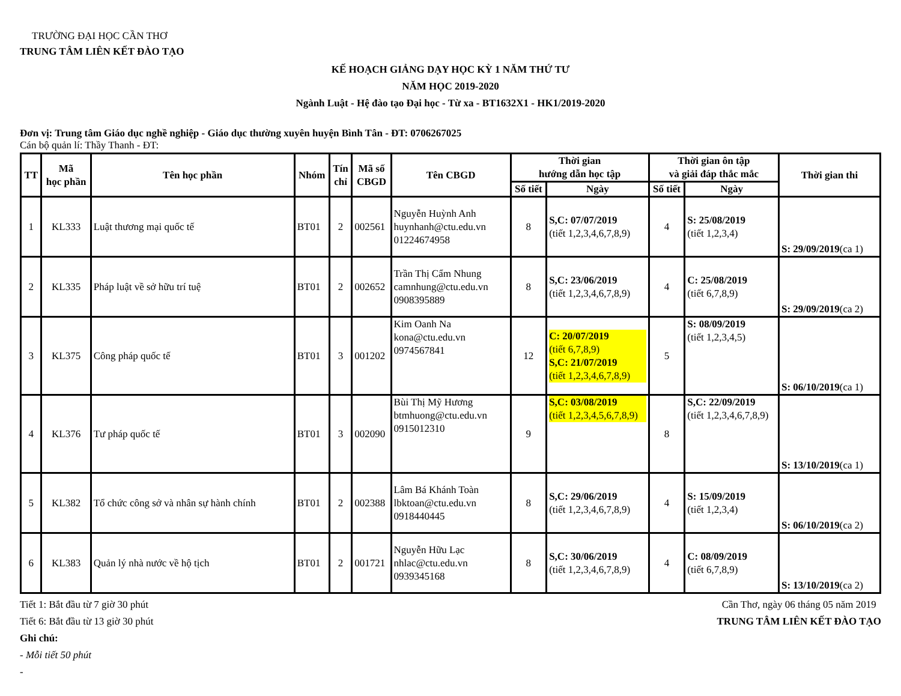TRƯỜNG ĐẠI HỌC CẦN THƠ
TRUNG TÂM LIÊN KẾT ĐÀO TẠO
KẾ HOẠCH GIẢNG DẠY HỌC KỲ 1 NĂM THỨ TƯ
NĂM HỌC 2019-2020
Ngành Luật - Hệ đào tạo Đại học - Từ xa - BT1632X1 - HK1/2019-2020
Đơn vị: Trung tâm Giáo dục nghề nghiệp - Giáo dục thường xuyên huyện Bình Tân - ĐT: 0706267025
Cán bộ quản lí: Thầy Thanh - ĐT:
| TT | Mã học phần | Tên học phần | Nhóm | Tín chỉ | Mã số CBGD | Tên CBGD | Thời gian hướng dẫn học tập | | Thời gian ôn tập và giải đáp thắc mắc | | Thời gian thi |
| --- | --- | --- | --- | --- | --- | --- | --- | --- | --- | --- | --- |
| | | | | | | | Số tiết | Ngày | Số tiết | Ngày | |
| 1 | KL333 | Luật thương mại quốc tế | BT01 | 2 | 002561 | Nguyễn Huỳnh Anh huynhanh@ctu.edu.vn 01224674958 | 8 | S,C: 07/07/2019 (tiết 1,2,3,4,6,7,8,9) | 4 | S: 25/08/2019 (tiết 1,2,3,4) | S: 29/09/2019 (ca 1) |
| 2 | KL335 | Pháp luật về sở hữu trí tuệ | BT01 | 2 | 002652 | Trần Thị Cẩm Nhung camnhung@ctu.edu.vn 0908395889 | 8 | S,C: 23/06/2019 (tiết 1,2,3,4,6,7,8,9) | 4 | C: 25/08/2019 (tiết 6,7,8,9) | S: 29/09/2019 (ca 2) |
| 3 | KL375 | Công pháp quốc tế | BT01 | 3 | 001202 | Kim Oanh Na kona@ctu.edu.vn 0974567841 | 12 | C: 20/07/2019 (tiết 6,7,8,9) S,C: 21/07/2019 (tiết 1,2,3,4,6,7,8,9) | 5 | S: 08/09/2019 (tiết 1,2,3,4,5) | S: 06/10/2019 (ca 1) |
| 4 | KL376 | Tư pháp quốc tế | BT01 | 3 | 002090 | Bùi Thị Mỹ Hương btmhuong@ctu.edu.vn 0915012310 | 9 | S,C: 03/08/2019 (tiết 1,2,3,4,5,6,7,8,9) | 8 | S,C: 22/09/2019 (tiết 1,2,3,4,6,7,8,9) | S: 13/10/2019 (ca 1) |
| 5 | KL382 | Tổ chức công sở và nhân sự hành chính | BT01 | 2 | 002388 | Lâm Bá Khánh Toàn lbktoan@ctu.edu.vn 0918440445 | 8 | S,C: 29/06/2019 (tiết 1,2,3,4,6,7,8,9) | 4 | S: 15/09/2019 (tiết 1,2,3,4) | S: 06/10/2019 (ca 2) |
| 6 | KL383 | Quản lý nhà nước về hộ tịch | BT01 | 2 | 001721 | Nguyễn Hữu Lạc nhlac@ctu.edu.vn 0939345168 | 8 | S,C: 30/06/2019 (tiết 1,2,3,4,6,7,8,9) | 4 | C: 08/09/2019 (tiết 6,7,8,9) | S: 13/10/2019 (ca 2) |
Tiết 1: Bắt đầu từ 7 giờ 30 phút
Tiết 6: Bắt đầu từ 13 giờ 30 phút
Ghi chú:
- Mỗi tiết 50 phút
-
Cần Thơ, ngày 06 tháng 05 năm 2019
TRUNG TÂM LIÊN KẾT ĐÀO TẠO